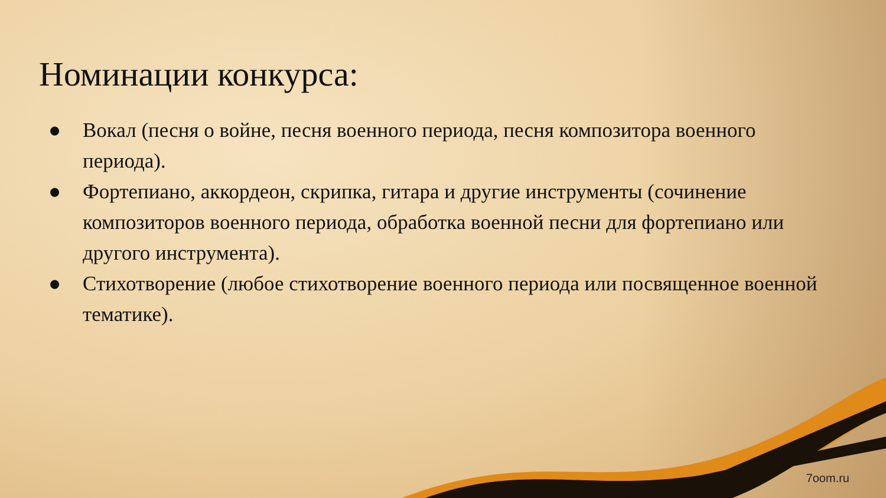Номинации конкурса:
● Вокал (песня о войне, песня военного периода, песня композитора военного периода).
● Фортепиано, аккордеон, скрипка, гитара и другие инструменты (сочинение композиторов военного периода, обработка военной песни для фортепиано или другого инструмента).
● Стихотворение (любое стихотворение военного периода или посвященное военной тематике).
7oom.ru